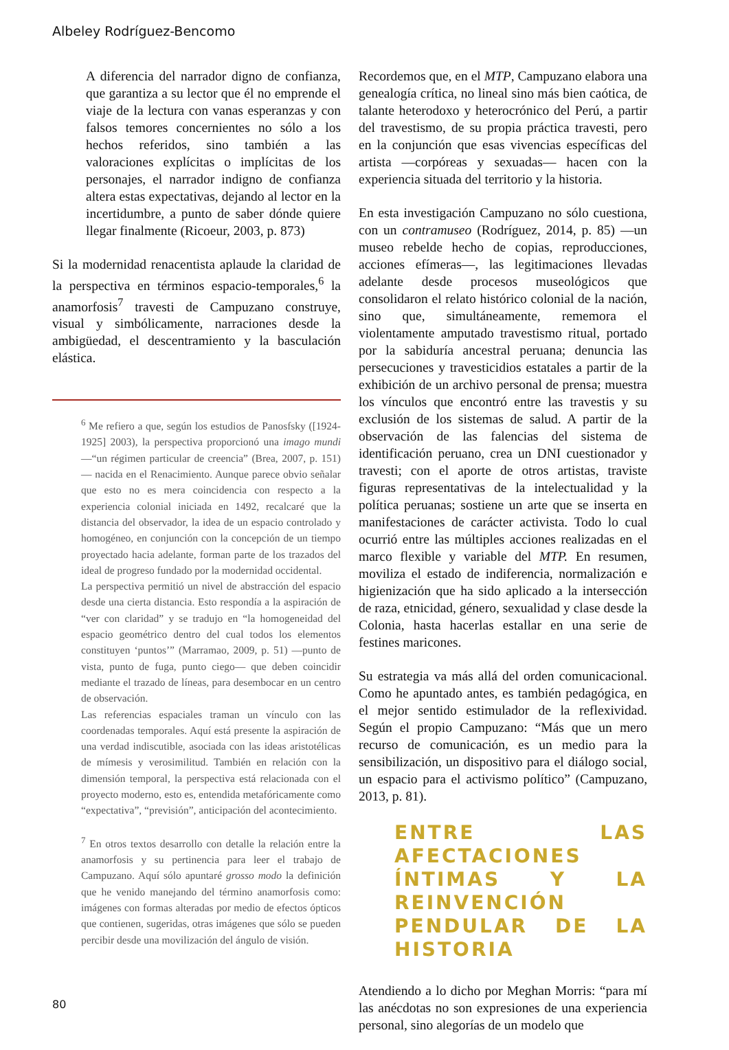Albeley Rodríguez-Bencomo
A diferencia del narrador digno de confianza, que garantiza a su lector que él no emprende el viaje de la lectura con vanas esperanzas y con falsos temores concernientes no sólo a los hechos referidos, sino también a las valoraciones explícitas o implícitas de los personajes, el narrador indigno de confianza altera estas expectativas, dejando al lector en la incertidumbre, a punto de saber dónde quiere llegar finalmente (Ricoeur, 2003, p. 873)
Si la modernidad renacentista aplaude la claridad de la perspectiva en términos espacio-temporales,<sup>6</sup> la anamorfosis<sup>7</sup> travesti de Campuzano construye, visual y simbólicamente, narraciones desde la ambigüedad, el descentramiento y la basculación elástica.
<sup>6</sup> Me refiero a que, según los estudios de Panosfsky ([1924-1925] 2003), la perspectiva proporcionó una imago mundi —“un régimen particular de creencia” (Brea, 2007, p. 151)— nacida en el Renacimiento. Aunque parece obvio señalar que esto no es mera coincidencia con respecto a la experiencia colonial iniciada en 1492, recalcaré que la distancia del observador, la idea de un espacio controlado y homogéneo, en conjunción con la concepción de un tiempo proyectado hacia adelante, forman parte de los trazados del ideal de progreso fundado por la modernidad occidental.
La perspectiva permitió un nivel de abstracción del espacio desde una cierta distancia. Esto respondía a la aspiración de “ver con claridad” y se tradujo en “la homogeneidad del espacio geométrico dentro del cual todos los elementos constituyen ‘puntos’” (Marramao, 2009, p. 51) —punto de vista, punto de fuga, punto ciego— que deben coincidir mediante el trazado de líneas, para desembocar en un centro de observación.
Las referencias espaciales traman un vínculo con las coordenadas temporales. Aquí está presente la aspiración de una verdad indiscutible, asociada con las ideas aristotélicas de mímesis y verosimilitud. También en relación con la dimensión temporal, la perspectiva está relacionada con el proyecto moderno, esto es, entendida metafóricamente como “expectativa”, “previsión”, anticipación del acontecimiento.
<sup>7</sup> En otros textos desarrollo con detalle la relación entre la anamorfosis y su pertinencia para leer el trabajo de Campuzano. Aquí sólo apuntaré grosso modo la definición que he venido manejando del término anamorfosis como: imágenes con formas alteradas por medio de efectos ópticos que contienen, sugeridas, otras imágenes que sólo se pueden percibir desde una movilización del ángulo de visión.
Recordemos que, en el MTP, Campuzano elabora una genealogía crítica, no lineal sino más bien caótica, de talante heterodoxo y heterocrónico del Perú, a partir del travestismo, de su propia práctica travesti, pero en la conjunción que esas vivencias específicas del artista —corpóreas y sexuadas— hacen con la experiencia situada del territorio y la historia.
En esta investigación Campuzano no sólo cuestiona, con un contramuseo (Rodríguez, 2014, p. 85) —un museo rebelde hecho de copias, reproducciones, acciones efímeras—, las legitimaciones llevadas adelante desde procesos museológicos que consolidaron el relato histórico colonial de la nación, sino que, simultáneamente, rememora el violentamente amputado travestismo ritual, portado por la sabiduría ancestral peruana; denuncia las persecuciones y travesticidios estatales a partir de la exhibición de un archivo personal de prensa; muestra los vínculos que encontró entre las travestis y su exclusión de los sistemas de salud. A partir de la observación de las falencias del sistema de identificación peruano, crea un DNI cuestionador y travesti; con el aporte de otros artistas, traviste figuras representativas de la intelectualidad y la política peruanas; sostiene un arte que se inserta en manifestaciones de carácter activista. Todo lo cual ocurrió entre las múltiples acciones realizadas en el marco flexible y variable del MTP. En resumen, moviliza el estado de indiferencia, normalización e higienización que ha sido aplicado a la intersección de raza, etnicidad, género, sexualidad y clase desde la Colonia, hasta hacerlas estallar en una serie de festines maricones.
Su estrategia va más allá del orden comunicacional. Como he apuntado antes, es también pedagógica, en el mejor sentido estimulador de la reflexividad. Según el propio Campuzano: “Más que un mero recurso de comunicación, es un medio para la sensibilización, un dispositivo para el diálogo social, un espacio para el activismo político” (Campuzano, 2013, p. 81).
ENTRE LAS AFECTACIONES ÍNTIMAS Y LA REINVENCIÓN PENDULAR DE LA HISTORIA
Atendiendo a lo dicho por Meghan Morris: “para mí las anécdotas no son expresiones de una experiencia personal, sino alegorías de un modelo que
80